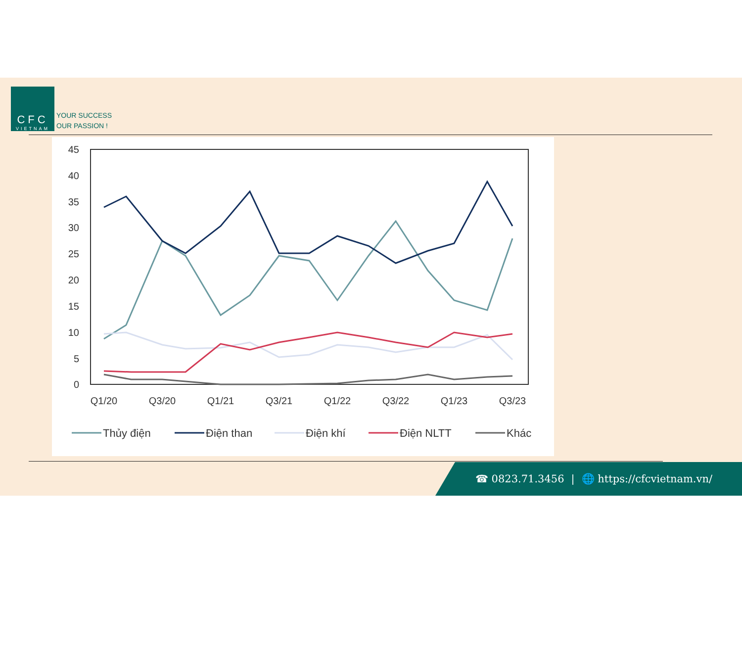CFC
VIETNAM
YOUR SUCCESS
OUR PASSION !
45
40
35
30
25
20
15
10
5
0
Q1/20
Q3/20
Q1/21
Q3/21
Q1/22
Q3/22
Q1/23
Q3/23
Thủy điện
Điện than
Điện khí
Điện NLTT
Khác
☎ 0823.71.3456 | 🌐 https://cfcvietnam.vn/